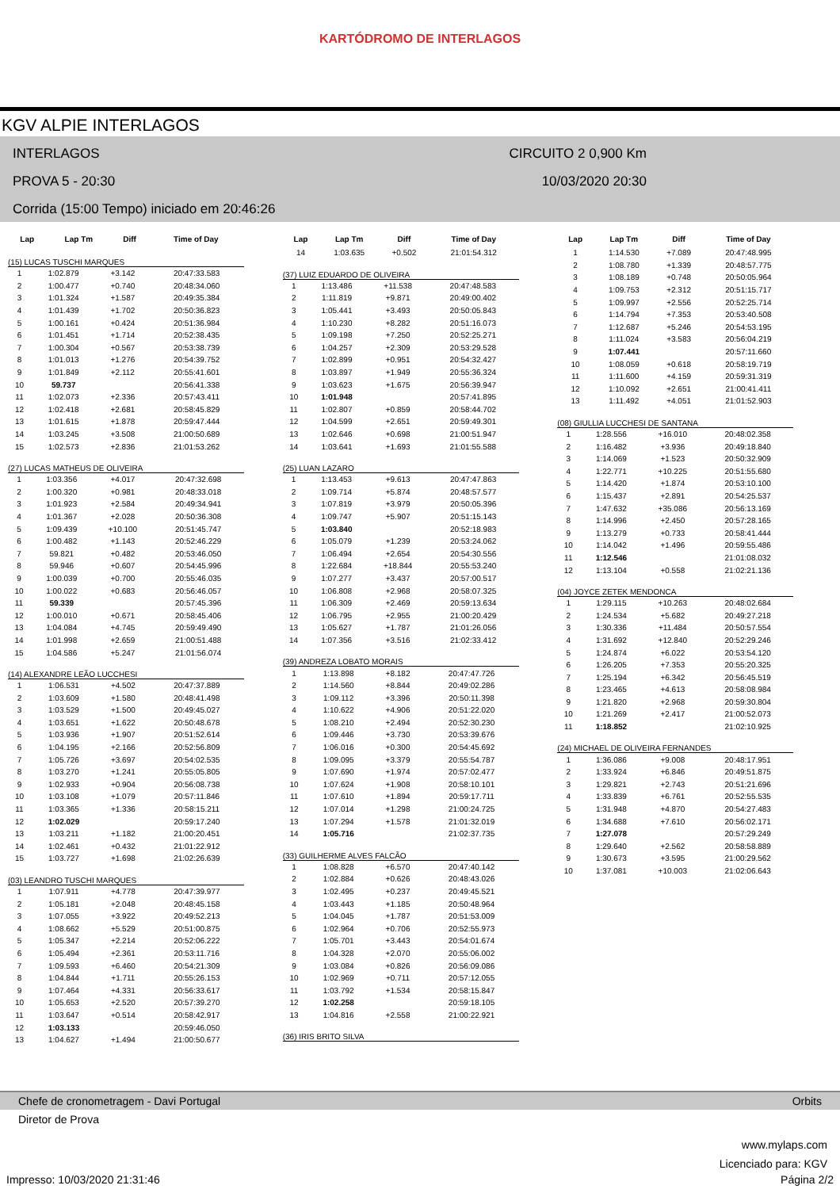KARTÓDROMO DE INTERLAGOS
KGV ALPIE INTERLAGOS
INTERLAGOS CIRCUITO 2 0,900 Km
PROVA 5 - 20:30 10/03/2020 20:30
Corrida (15:00 Tempo) iniciado em 20:46:26
| Lap | Lap Tm | Diff | Time of Day |
| --- | --- | --- | --- |
(15) LUCAS TUSCHI MARQUES
| 1 | 1:02.879 | +3.142 | 20:47:33.583 |
| 2 | 1:00.477 | +0.740 | 20:48:34.060 |
| 3 | 1:01.324 | +1.587 | 20:49:35.384 |
| 4 | 1:01.439 | +1.702 | 20:50:36.823 |
| 5 | 1:00.161 | +0.424 | 20:51:36.984 |
| 6 | 1:01.451 | +1.714 | 20:52:38.435 |
| 7 | 1:00.304 | +0.567 | 20:53:38.739 |
| 8 | 1:01.013 | +1.276 | 20:54:39.752 |
| 9 | 1:01.849 | +2.112 | 20:55:41.601 |
| 10 | 59.737 | | 20:56:41.338 |
| 11 | 1:02.073 | +2.336 | 20:57:43.411 |
| 12 | 1:02.418 | +2.681 | 20:58:45.829 |
| 13 | 1:01.615 | +1.878 | 20:59:47.444 |
| 14 | 1:03.245 | +3.508 | 21:00:50.689 |
| 15 | 1:02.573 | +2.836 | 21:01:53.262 |
(27) LUCAS MATHEUS DE OLIVEIRA
| 1 | 1:03.356 | +4.017 | 20:47:32.698 |
| 2 | 1:00.320 | +0.981 | 20:48:33.018 |
| 3 | 1:01.923 | +2.584 | 20:49:34.941 |
| 4 | 1:01.367 | +2.028 | 20:50:36.308 |
| 5 | 1:09.439 | +10.100 | 20:51:45.747 |
| 6 | 1:00.482 | +1.143 | 20:52:46.229 |
| 7 | 59.821 | +0.482 | 20:53:46.050 |
| 8 | 59.946 | +0.607 | 20:54:45.996 |
| 9 | 1:00.039 | +0.700 | 20:55:46.035 |
| 10 | 1:00.022 | +0.683 | 20:56:46.057 |
| 11 | 59.339 | | 20:57:45.396 |
| 12 | 1:00.010 | +0.671 | 20:58:45.406 |
| 13 | 1:04.084 | +4.745 | 20:59:49.490 |
| 14 | 1:01.998 | +2.659 | 21:00:51.488 |
| 15 | 1:04.586 | +5.247 | 21:01:56.074 |
(14) ALEXANDRE LEÃO LUCCHESI
| 1 | 1:06.531 | +4.502 | 20:47:37.889 |
| 2 | 1:03.609 | +1.580 | 20:48:41.498 |
| 3 | 1:03.529 | +1.500 | 20:49:45.027 |
| 4 | 1:03.651 | +1.622 | 20:50:48.678 |
| 5 | 1:03.936 | +1.907 | 20:51:52.614 |
| 6 | 1:04.195 | +2.166 | 20:52:56.809 |
| 7 | 1:05.726 | +3.697 | 20:54:02.535 |
| 8 | 1:03.270 | +1.241 | 20:55:05.805 |
| 9 | 1:02.933 | +0.904 | 20:56:08.738 |
| 10 | 1:03.108 | +1.079 | 20:57:11.846 |
| 11 | 1:03.365 | +1.336 | 20:58:15.211 |
| 12 | 1:02.029 | | 20:59:17.240 |
| 13 | 1:03.211 | +1.182 | 21:00:20.451 |
| 14 | 1:02.461 | +0.432 | 21:01:22.912 |
| 15 | 1:03.727 | +1.698 | 21:02:26.639 |
(03) LEANDRO TUSCHI MARQUES
| 1 | 1:07.911 | +4.778 | 20:47:39.977 |
| 2 | 1:05.181 | +2.048 | 20:48:45.158 |
| 3 | 1:07.055 | +3.922 | 20:49:52.213 |
| 4 | 1:08.662 | +5.529 | 20:51:00.875 |
| 5 | 1:05.347 | +2.214 | 20:52:06.222 |
| 6 | 1:05.494 | +2.361 | 20:53:11.716 |
| 7 | 1:09.593 | +6.460 | 20:54:21.309 |
| 8 | 1:04.844 | +1.711 | 20:55:26.153 |
| 9 | 1:07.464 | +4.331 | 20:56:33.617 |
| 10 | 1:05.653 | +2.520 | 20:57:39.270 |
| 11 | 1:03.647 | +0.514 | 20:58:42.917 |
| 12 | 1:03.133 | | 20:59:46.050 |
| 13 | 1:04.627 | +1.494 | 21:00:50.677 |
| Lap | Lap Tm | Diff | Time of Day |
| --- | --- | --- | --- |
| 14 | 1:03.635 | +0.502 | 21:01:54.312 |
(37) LUIZ EDUARDO DE OLIVEIRA
| 1 | 1:13.486 | +11.538 | 20:47:48.583 |
| 2 | 1:11.819 | +9.871 | 20:49:00.402 |
| 3 | 1:05.441 | +3.493 | 20:50:05.843 |
| 4 | 1:10.230 | +8.282 | 20:51:16.073 |
| 5 | 1:09.198 | +7.250 | 20:52:25.271 |
| 6 | 1:04.257 | +2.309 | 20:53:29.528 |
| 7 | 1:02.899 | +0.951 | 20:54:32.427 |
| 8 | 1:03.897 | +1.949 | 20:55:36.324 |
| 9 | 1:03.623 | +1.675 | 20:56:39.947 |
| 10 | 1:01.948 | | 20:57:41.895 |
| 11 | 1:02.807 | +0.859 | 20:58:44.702 |
| 12 | 1:04.599 | +2.651 | 20:59:49.301 |
| 13 | 1:02.646 | +0.698 | 21:00:51.947 |
| 14 | 1:03.641 | +1.693 | 21:01:55.588 |
(25) LUAN LAZARO
| 1 | 1:13.453 | +9.613 | 20:47:47.863 |
| 2 | 1:09.714 | +5.874 | 20:48:57.577 |
| 3 | 1:07.819 | +3.979 | 20:50:05.396 |
| 4 | 1:09.747 | +5.907 | 20:51:15.143 |
| 5 | 1:03.840 | | 20:52:18.983 |
| 6 | 1:05.079 | +1.239 | 20:53:24.062 |
| 7 | 1:06.494 | +2.654 | 20:54:30.556 |
| 8 | 1:22.684 | +18.844 | 20:55:53.240 |
| 9 | 1:07.277 | +3.437 | 20:57:00.517 |
| 10 | 1:06.808 | +2.968 | 20:58:07.325 |
| 11 | 1:06.309 | +2.469 | 20:59:13.634 |
| 12 | 1:06.795 | +2.955 | 21:00:20.429 |
| 13 | 1:05.627 | +1.787 | 21:01:26.056 |
| 14 | 1:07.356 | +3.516 | 21:02:33.412 |
(39) ANDREZA LOBATO MORAIS
| 1 | 1:13.898 | +8.182 | 20:47:47.726 |
| 2 | 1:14.560 | +8.844 | 20:49:02.286 |
| 3 | 1:09.112 | +3.396 | 20:50:11.398 |
| 4 | 1:10.622 | +4.906 | 20:51:22.020 |
| 5 | 1:08.210 | +2.494 | 20:52:30.230 |
| 6 | 1:09.446 | +3.730 | 20:53:39.676 |
| 7 | 1:06.016 | +0.300 | 20:54:45.692 |
| 8 | 1:09.095 | +3.379 | 20:55:54.787 |
| 9 | 1:07.690 | +1.974 | 20:57:02.477 |
| 10 | 1:07.624 | +1.908 | 20:58:10.101 |
| 11 | 1:07.610 | +1.894 | 20:59:17.711 |
| 12 | 1:07.014 | +1.298 | 21:00:24.725 |
| 13 | 1:07.294 | +1.578 | 21:01:32.019 |
| 14 | 1:05.716 | | 21:02:37.735 |
(33) GUILHERME ALVES FALCÃO
| 1 | 1:08.828 | +6.570 | 20:47:40.142 |
| 2 | 1:02.884 | +0.626 | 20:48:43.026 |
| 3 | 1:02.495 | +0.237 | 20:49:45.521 |
| 4 | 1:03.443 | +1.185 | 20:50:48.964 |
| 5 | 1:04.045 | +1.787 | 20:51:53.009 |
| 6 | 1:02.964 | +0.706 | 20:52:55.973 |
| 7 | 1:05.701 | +3.443 | 20:54:01.674 |
| 8 | 1:04.328 | +2.070 | 20:55:06.002 |
| 9 | 1:03.084 | +0.826 | 20:56:09.086 |
| 10 | 1:02.969 | +0.711 | 20:57:12.055 |
| 11 | 1:03.792 | +1.534 | 20:58:15.847 |
| 12 | 1:02.258 | | 20:59:18.105 |
| 13 | 1:04.816 | +2.558 | 21:00:22.921 |
(36) IRIS BRITO SILVA
| Lap | Lap Tm | Diff | Time of Day |
| --- | --- | --- | --- |
| 1 | 1:14.530 | +7.089 | 20:47:48.995 |
| 2 | 1:08.780 | +1.339 | 20:48:57.775 |
| 3 | 1:08.189 | +0.748 | 20:50:05.964 |
| 4 | 1:09.753 | +2.312 | 20:51:15.717 |
| 5 | 1:09.997 | +2.556 | 20:52:25.714 |
| 6 | 1:14.794 | +7.353 | 20:53:40.508 |
| 7 | 1:12.687 | +5.246 | 20:54:53.195 |
| 8 | 1:11.024 | +3.583 | 20:56:04.219 |
| 9 | 1:07.441 | | 20:57:11.660 |
| 10 | 1:08.059 | +0.618 | 20:58:19.719 |
| 11 | 1:11.600 | +4.159 | 20:59:31.319 |
| 12 | 1:10.092 | +2.651 | 21:00:41.411 |
| 13 | 1:11.492 | +4.051 | 21:01:52.903 |
(08) GIULLIA LUCCHESI DE SANTANA
| 1 | 1:28.556 | +16.010 | 20:48:02.358 |
| 2 | 1:16.482 | +3.936 | 20:49:18.840 |
| 3 | 1:14.069 | +1.523 | 20:50:32.909 |
| 4 | 1:22.771 | +10.225 | 20:51:55.680 |
| 5 | 1:14.420 | +1.874 | 20:53:10.100 |
| 6 | 1:15.437 | +2.891 | 20:54:25.537 |
| 7 | 1:47.632 | +35.086 | 20:56:13.169 |
| 8 | 1:14.996 | +2.450 | 20:57:28.165 |
| 9 | 1:13.279 | +0.733 | 20:58:41.444 |
| 10 | 1:14.042 | +1.496 | 20:59:55.486 |
| 11 | 1:12.546 | | 21:01:08.032 |
| 12 | 1:13.104 | +0.558 | 21:02:21.136 |
(04) JOYCE ZETEK MENDONCA
| 1 | 1:29.115 | +10.263 | 20:48:02.684 |
| 2 | 1:24.534 | +5.682 | 20:49:27.218 |
| 3 | 1:30.336 | +11.484 | 20:50:57.554 |
| 4 | 1:31.692 | +12.840 | 20:52:29.246 |
| 5 | 1:24.874 | +6.022 | 20:53:54.120 |
| 6 | 1:26.205 | +7.353 | 20:55:20.325 |
| 7 | 1:25.194 | +6.342 | 20:56:45.519 |
| 8 | 1:23.465 | +4.613 | 20:58:08.984 |
| 9 | 1:21.820 | +2.968 | 20:59:30.804 |
| 10 | 1:21.269 | +2.417 | 21:00:52.073 |
| 11 | 1:18.852 | | 21:02:10.925 |
(24) MICHAEL DE OLIVEIRA FERNANDES
| 1 | 1:36.086 | +9.008 | 20:48:17.951 |
| 2 | 1:33.924 | +6.846 | 20:49:51.875 |
| 3 | 1:29.821 | +2.743 | 20:51:21.696 |
| 4 | 1:33.839 | +6.761 | 20:52:55.535 |
| 5 | 1:31.948 | +4.870 | 20:54:27.483 |
| 6 | 1:34.688 | +7.610 | 20:56:02.171 |
| 7 | 1:27.078 | | 20:57:29.249 |
| 8 | 1:29.640 | +2.562 | 20:58:58.889 |
| 9 | 1:30.673 | +3.595 | 21:00:29.562 |
| 10 | 1:37.081 | +10.003 | 21:02:06.643 |
Chefe de cronometragem - Davi Portugal Orbits
Diretor de Prova
www.mylaps.com
Licenciado para: KGV
Impresso: 10/03/2020 21:31:46 Página 2/2